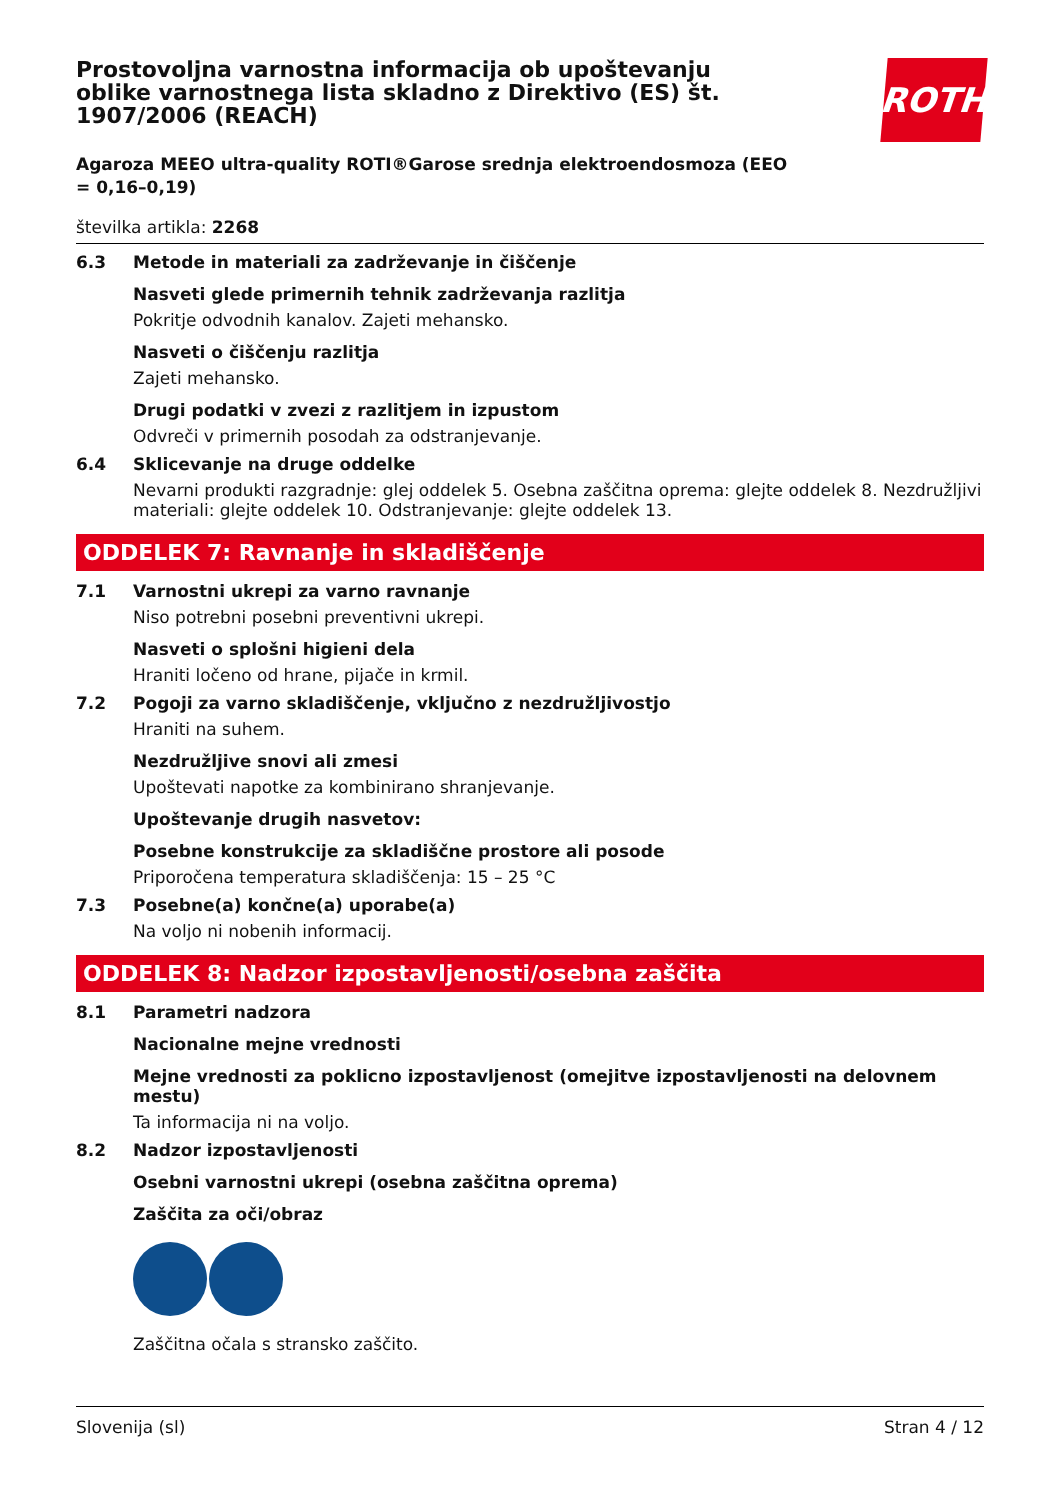ROTH
Prostovoljna varnostna informacija ob upoštevanju oblike varnostnega lista skladno z Direktivo (ES) št. 1907/2006 (REACH)
Agaroza MEEO ultra-quality ROTI®Garose srednja elektroendosmoza (EEO = 0,16–0,19)
številka artikla: 2268
6.3
Metode in materiali za zadrževanje in čiščenje
Nasveti glede primernih tehnik zadrževanja razlitja
Pokritje odvodnih kanalov. Zajeti mehansko.
Nasveti o čiščenju razlitja
Zajeti mehansko.
Drugi podatki v zvezi z razlitjem in izpustom
Odvreči v primernih posodah za odstranjevanje.
6.4
Sklicevanje na druge oddelke
Nevarni produkti razgradnje: glej oddelek 5. Osebna zaščitna oprema: glejte oddelek 8. Nezdružljivi materiali: glejte oddelek 10. Odstranjevanje: glejte oddelek 13.
ODDELEK 7: Ravnanje in skladiščenje
7.1
Varnostni ukrepi za varno ravnanje
Niso potrebni posebni preventivni ukrepi.
Nasveti o splošni higieni dela
Hraniti ločeno od hrane, pijače in krmil.
7.2
Pogoji za varno skladiščenje, vključno z nezdružljivostjo
Hraniti na suhem.
Nezdružljive snovi ali zmesi
Upoštevati napotke za kombinirano shranjevanje.
Upoštevanje drugih nasvetov:
Posebne konstrukcije za skladiščne prostore ali posode
Priporočena temperatura skladiščenja: 15 – 25 °C
7.3
Posebne(a) končne(a) uporabe(a)
Na voljo ni nobenih informacij.
ODDELEK 8: Nadzor izpostavljenosti/osebna zaščita
8.1
Parametri nadzora
Nacionalne mejne vrednosti
Mejne vrednosti za poklicno izpostavljenost (omejitve izpostavljenosti na delovnem mestu)
Ta informacija ni na voljo.
8.2
Nadzor izpostavljenosti
Osebni varnostni ukrepi (osebna zaščitna oprema)
Zaščita za oči/obraz
Zaščitna očala s stransko zaščito.
Slovenija (sl) Stran 4 / 12